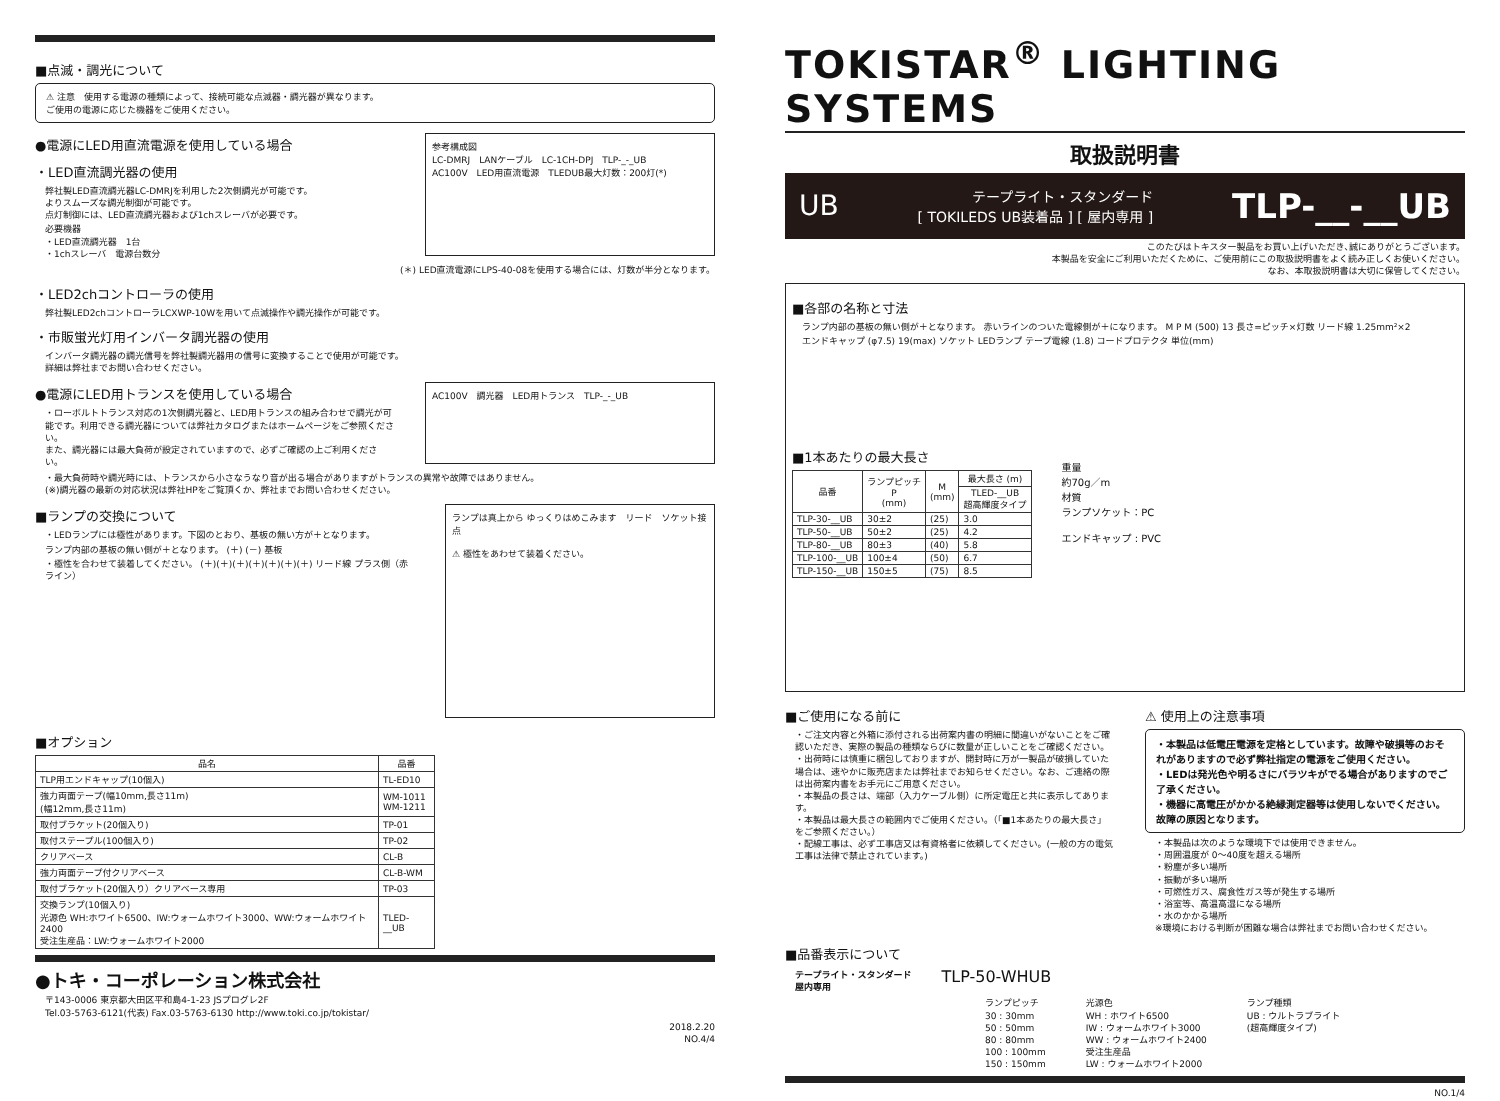■点滅・調光について
⚠ 注意　使用する電源の種類によって、接続可能な点滅器・調光器が異なります。
ご使用の電源に応じた機器をご使用ください。
●電源にLED用直流電源を使用している場合
・LED直流調光器の使用
弊社製LED直流調光器LC-DMRJを利用した2次側調光が可能です。
よりスムーズな調光制御が可能です。
点灯制御には、LED直流調光器および1chスレーバが必要です。
必要機器
・LED直流調光器　1台
・1chスレーバ　電源台数分
参考構成図
LC-DMRJ　LANケーブル　LC-1CH-DPJ　TLP-_-_UB
AC100V　LED用直流電源　TLEDUB最大灯数：200灯(*)
(＊) LED直流電源にLPS-40-08を使用する場合には、灯数が半分となります。
・LED2chコントローラの使用
弊社製LED2chコントローラLCXWP-10Wを用いて点滅操作や調光操作が可能です。
・市販蛍光灯用インバータ調光器の使用
インバータ調光器の調光信号を弊社製調光器用の信号に変換することで使用が可能です。
詳細は弊社までお問い合わせください。
●電源にLED用トランスを使用している場合
・ローボルトトランス対応の1次側調光器と、LED用トランスの組み合わせで調光が可能です。利用できる調光器については弊社カタログまたはホームページをご参照ください。
また、調光器には最大負荷が設定されていますので、必ずご確認の上ご利用ください。
AC100V　調光器　LED用トランス　TLP-_-_UB
・最大負荷時や調光時には、トランスから小さなうなり音が出る場合がありますがトランスの異常や故障ではありません。
(※)調光器の最新の対応状況は弊社HPをご覧頂くか、弊社までお問い合わせください。
■ランプの交換について
・LEDランプには極性があります。下図のとおり、基板の無い方が＋となります。
ランプ内部の基板の無い側が＋となります。 (＋) (－) 基板
・極性を合わせて装着してください。 (＋)(＋)(＋)(＋)(＋)(＋)(＋) リード線 プラス側（赤ライン）
ランプは真上から ゆっくりはめこみます　リード　ソケット接点
⚠ 極性をあわせて装着ください。
■オプション
| 品名 | 品番 |
| --- | --- |
| TLP用エンドキャップ(10個入) | TL-ED10 |
| 強力両面テープ(幅10mm,長さ11m) (幅12mm,長さ11m) | WM-1011 WM-1211 |
| 取付ブラケット(20個入り) | TP-01 |
| 取付ステープル(100個入り) | TP-02 |
| クリアベース | CL-B |
| 強力両面テープ付クリアベース | CL-B-WM |
| 取付ブラケット(20個入り）クリアベース専用 | TP-03 |
| 交換ランプ(10個入り) 光源色 WH:ホワイト6500、IW:ウォームホワイト3000、WW:ウォームホワイト2400 受注生産品：LW:ウォームホワイト2000 | TLED-__UB |
●トキ・コーポレーション株式会社
〒143-0006 東京都大田区平和島4-1-23 JSプログレ2F
Tel.03-5763-6121(代表) Fax.03-5763-6130 http://www.toki.co.jp/tokistar/
2018.2.20
NO.4/4
TOKISTAR<sup>®</sup> LIGHTING SYSTEMS
取扱説明書
UB テープライト・スタンダード
[ TOKILEDS UB装着品 ] [ 屋内専用 ] TLP-__-__UB
このたびはトキスター製品をお買い上げいただき､誠にありがとうございます。
本製品を安全にご利用いただくために、ご使用前にこの取扱説明書をよく読み正しくお使いください。
なお、本取扱説明書は大切に保管してください。
■各部の名称と寸法
ランプ内部の基板の無い側が＋となります。 赤いラインのついた電線側が＋になります。 M P M (500) 13 長さ=ピッチ×灯数 リード線 1.25mm²×2
エンドキャップ (φ7.5) 19(max) ソケット LEDランプ テープ電線 (1.8) コードプロテクタ 単位(mm)
■1本あたりの最大長さ
| 品番 | ランプピッチ P (mm) | M (mm) | 最大長さ (m) |
| --- | --- | --- | --- |
| | | | TLED-__UB 超高輝度タイプ |
| TLP-30-__UB | 30±2 | (25) | 3.0 |
| TLP-50-__UB | 50±2 | (25) | 4.2 |
| TLP-80-__UB | 80±3 | (40) | 5.8 |
| TLP-100-__UB | 100±4 | (50) | 6.7 |
| TLP-150-__UB | 150±5 | (75) | 8.5 |
重量
約70g／m
材質
ランプソケット：PC
エンドキャップ : PVC
■ご使用になる前に
・ご注文内容と外箱に添付される出荷案内書の明細に間違いがないことをご確認いただき、実際の製品の種類ならびに数量が正しいことをご確認ください。
・出荷時には慎重に梱包しておりますが、開封時に万が一製品が破損していた場合は、速やかに販売店または弊社までお知らせください。なお、ご連絡の際は出荷案内書をお手元にご用意ください。
・本製品の長さは、端部（入力ケーブル側）に所定電圧と共に表示してあります。
・本製品は最大長さの範囲内でご使用ください。（「■1本あたりの最大長さ」をご参照ください。）
・配線工事は、必ず工事店又は有資格者に依頼してください。(一般の方の電気工事は法律で禁止されています。)
⚠ 使用上の注意事項
・本製品は低電圧電源を定格としています。故障や破損等のおそれがありますので必ず弊社指定の電源をご使用ください。
・LEDは発光色や明るさにバラツキがでる場合がありますのでご了承ください。
・機器に高電圧がかかる絶縁測定器等は使用しないでください。故障の原因となります。
・本製品は次のような環境下では使用できません。
・周囲温度が 0〜40度を超える場所
・粉塵が多い場所
・振動が多い場所
・可燃性ガス、腐食性ガス等が発生する場所
・浴室等、高温高湿になる場所
・水のかかる場所
※環境における判断が困難な場合は弊社までお問い合わせください。
■品番表示について
テープライト・スタンダード
屋内専用
TLP-50-WHUB
ランプピッチ
30 : 30mm
50 : 50mm
80 : 80mm
100 : 100mm
150 : 150mm
光源色
WH : ホワイト6500
IW : ウォームホワイト3000
WW : ウォームホワイト2400
受注生産品
LW : ウォームホワイト2000
ランプ種類
UB : ウルトラブライト
(超高輝度タイプ)
NO.1/4